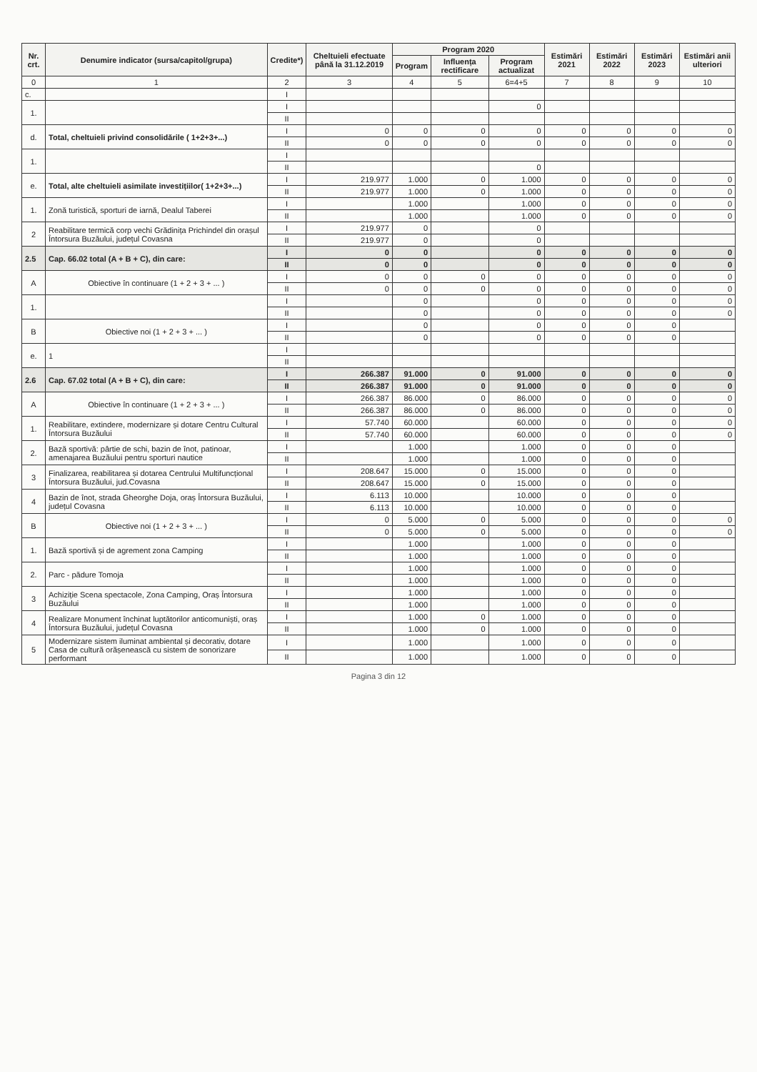| Nr. crt. | Denumire indicator (sursa/capitol/grupa) | Credite*) | Cheltuieli efectuate până la 31.12.2019 | Program 2020 | | | Estimări 2021 | Estimări 2022 | Estimări 2023 | Estimări anii ulteriori |
| --- | --- | --- | --- | --- | --- | --- | --- | --- | --- | --- |
| | | | | Program | Influența rectificare | Program actualizat | | | | |
| 0 | 1 | 2 | 3 | 4 | 5 | 6=4+5 | 7 | 8 | 9 | 10 |
| c. | | I | | | | | | | | |
| 1. | | I | | | | 0 | | | | |
| | | II | | | | | | | | |
| d. | Total, cheltuieli privind consolidările ( 1+2+3+...) | I | 0 | 0 | 0 | 0 | 0 | 0 | 0 | 0 |
| | | II | 0 | 0 | 0 | 0 | 0 | 0 | 0 | 0 |
| 1. | | I | | | | | | | | |
| | | II | | | | 0 | | | | |
| e. | Total, alte cheltuieli asimilate investițiilor( 1+2+3+...) | I | 219.977 | 1.000 | 0 | 1.000 | 0 | 0 | 0 | 0 |
| | | II | 219.977 | 1.000 | 0 | 1.000 | 0 | 0 | 0 | 0 |
| 1. | Zonă turistică, sporturi de iarnă, Dealul Taberei | I | | 1.000 | | 1.000 | 0 | 0 | 0 | 0 |
| | | II | | 1.000 | | 1.000 | 0 | 0 | 0 | 0 |
| 2 | Reabilitare termică corp vechi Grădinița Prichindel din orașul Întorsura Buzăului, județul Covasna | I | 219.977 | 0 | | 0 | | | | |
| | | II | 219.977 | 0 | | 0 | | | | |
| 2.5 | Cap. 66.02 total (A + B + C), din care: | I | 0 | 0 | | 0 | 0 | 0 | 0 | 0 |
| | | II | 0 | 0 | | 0 | 0 | 0 | 0 | 0 |
| A | Obiective în continuare (1 + 2 + 3 + ... ) | I | 0 | 0 | 0 | 0 | 0 | 0 | 0 | 0 |
| | | II | 0 | 0 | 0 | 0 | 0 | 0 | 0 | 0 |
| 1. | | I | | 0 | | 0 | 0 | 0 | 0 | 0 |
| | | II | | 0 | | 0 | 0 | 0 | 0 | 0 |
| B | Obiective noi (1 + 2 + 3 + ... ) | I | | 0 | | 0 | 0 | 0 | 0 | |
| | | II | | 0 | | 0 | 0 | 0 | 0 | |
| e. | 1 | I | | | | | | | | |
| | | II | | | | | | | | |
| 2.6 | Cap. 67.02 total (A + B + C), din care: | I | 266.387 | 91.000 | 0 | 91.000 | 0 | 0 | 0 | 0 |
| | | II | 266.387 | 91.000 | 0 | 91.000 | 0 | 0 | 0 | 0 |
| A | Obiective în continuare (1 + 2 + 3 + ... ) | I | 266.387 | 86.000 | 0 | 86.000 | 0 | 0 | 0 | 0 |
| | | II | 266.387 | 86.000 | 0 | 86.000 | 0 | 0 | 0 | 0 |
| 1. | Reabilitare, extindere, modernizare și dotare Centru Cultural Întorsura Buzăului | I | 57.740 | 60.000 | | 60.000 | 0 | 0 | 0 | 0 |
| | | II | 57.740 | 60.000 | | 60.000 | 0 | 0 | 0 | 0 |
| 2. | Bază sportivă: pârtie de schi, bazin de înot, patinoar, amenajarea Buzăului pentru sporturi nautice | I | | 1.000 | | 1.000 | 0 | 0 | 0 | |
| | | II | | 1.000 | | 1.000 | 0 | 0 | 0 | |
| 3 | Finalizarea, reabilitarea și dotarea Centrului Multifuncțional Întorsura Buzăului, jud.Covasna | I | 208.647 | 15.000 | 0 | 15.000 | 0 | 0 | 0 | |
| | | II | 208.647 | 15.000 | 0 | 15.000 | 0 | 0 | 0 | |
| 4 | Bazin de înot, strada Gheorghe Doja, oraș Întorsura Buzăului, județul Covasna | I | 6.113 | 10.000 | | 10.000 | 0 | 0 | 0 | |
| | | II | 6.113 | 10.000 | | 10.000 | 0 | 0 | 0 | |
| B | Obiective noi (1 + 2 + 3 + ... ) | I | 0 | 5.000 | 0 | 5.000 | 0 | 0 | 0 | 0 |
| | | II | 0 | 5.000 | 0 | 5.000 | 0 | 0 | 0 | 0 |
| 1. | Bază sportivă și de agrement zona Camping | I | | 1.000 | | 1.000 | 0 | 0 | 0 | |
| | | II | | 1.000 | | 1.000 | 0 | 0 | 0 | |
| 2. | Parc - pădure Tomoja | I | | 1.000 | | 1.000 | 0 | 0 | 0 | |
| | | II | | 1.000 | | 1.000 | 0 | 0 | 0 | |
| 3 | Achiziție Scena spectacole, Zona Camping, Oraș Întorsura Buzăului | I | | 1.000 | | 1.000 | 0 | 0 | 0 | |
| | | II | | 1.000 | | 1.000 | 0 | 0 | 0 | |
| 4 | Realizare Monument închinat luptătorilor anticomuniști, oraș Întorsura Buzăului, județul Covasna | I | | 1.000 | 0 | 1.000 | 0 | 0 | 0 | |
| | | II | | 1.000 | 0 | 1.000 | 0 | 0 | 0 | |
| 5 | Modernizare sistem iluminat ambiental și decorativ, dotare Casa de cultură orășenească cu sistem de sonorizare performant | I | | 1.000 | | 1.000 | 0 | 0 | 0 | |
| | | II | | 1.000 | | 1.000 | 0 | 0 | 0 | |
Pagina 3 din 12